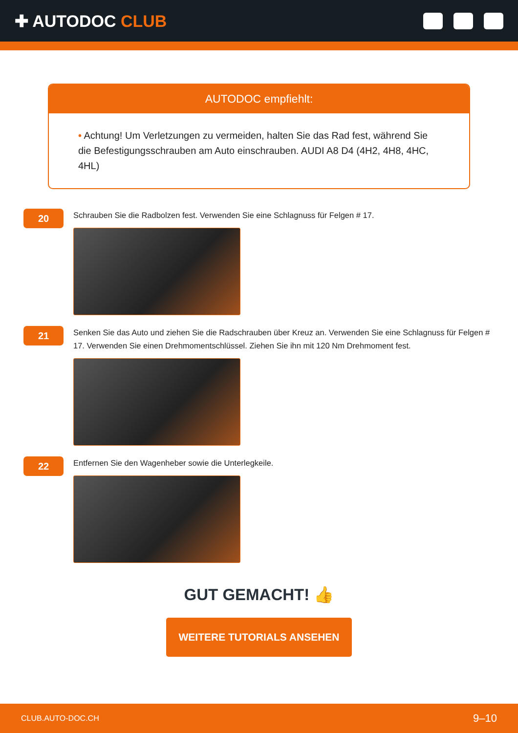✚ AUTODOC CLUB
AUTODOC empfiehlt:
• Achtung! Um Verletzungen zu vermeiden, halten Sie das Rad fest, während Sie die Befestigungsschrauben am Auto einschrauben. AUDI A8 D4 (4H2, 4H8, 4HC, 4HL)
20
Schrauben Sie die Radbolzen fest. Verwenden Sie eine Schlagnuss für Felgen # 17.
21
Senken Sie das Auto und ziehen Sie die Radschrauben über Kreuz an. Verwenden Sie eine Schlagnuss für Felgen # 17. Verwenden Sie einen Drehmomentschlüssel. Ziehen Sie ihn mit 120 Nm Drehmoment fest.
22
Entfernen Sie den Wagenheber sowie die Unterlegkeile.
GUT GEMACHT! 👍
WEITERE TUTORIALS ANSEHEN
CLUB.AUTO-DOC.CH 9–10